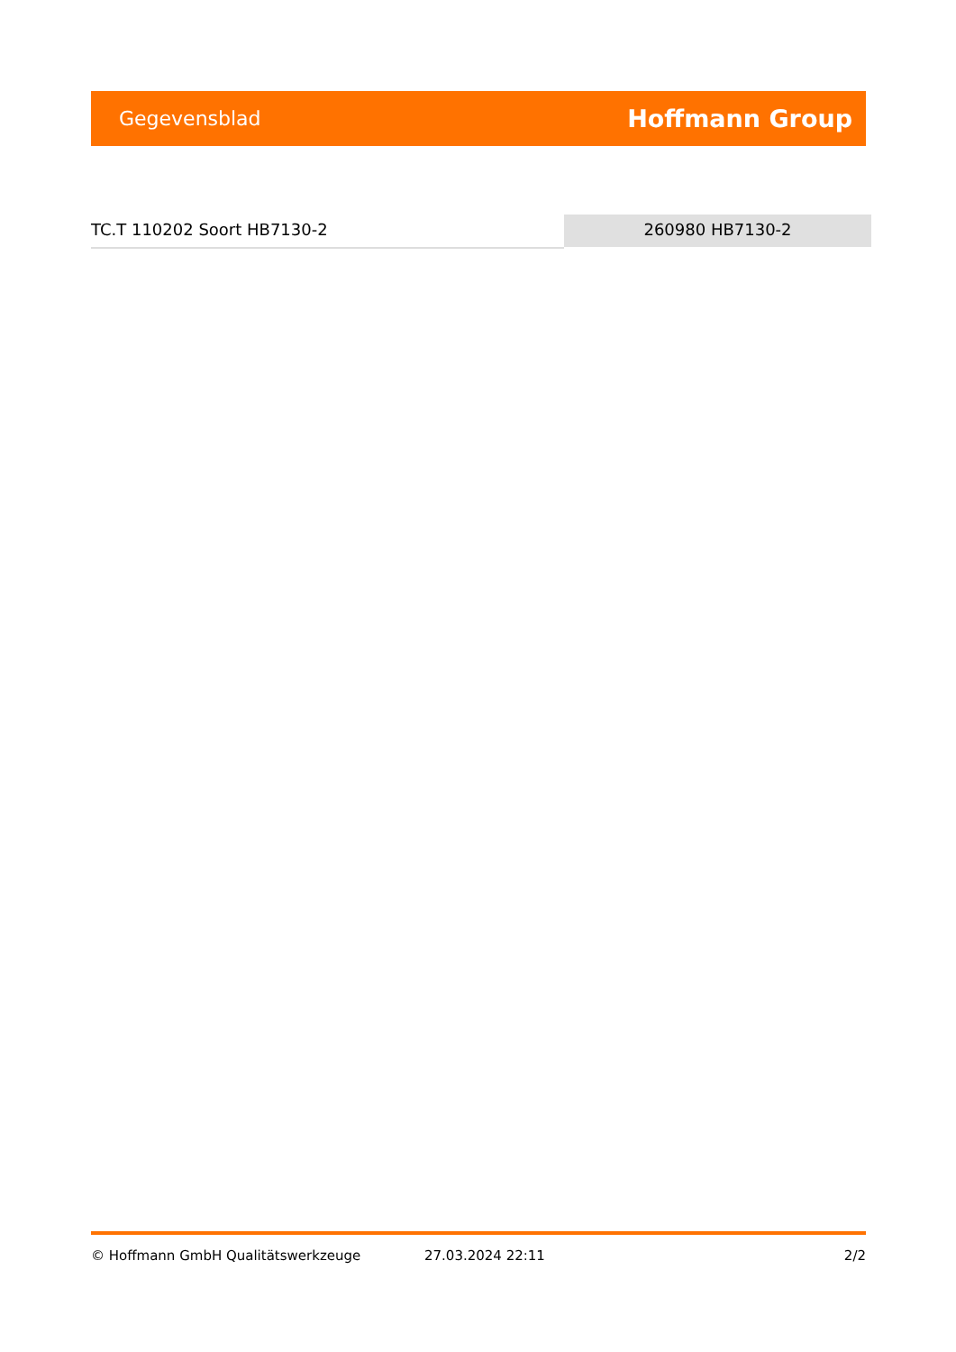Gegevensblad Hoffmann Group
TC.T 110202 Soort HB7130-2 260980 HB7130-2
© Hoffmann GmbH Qualitätswerkzeuge 27.03.2024 22:11 2/2